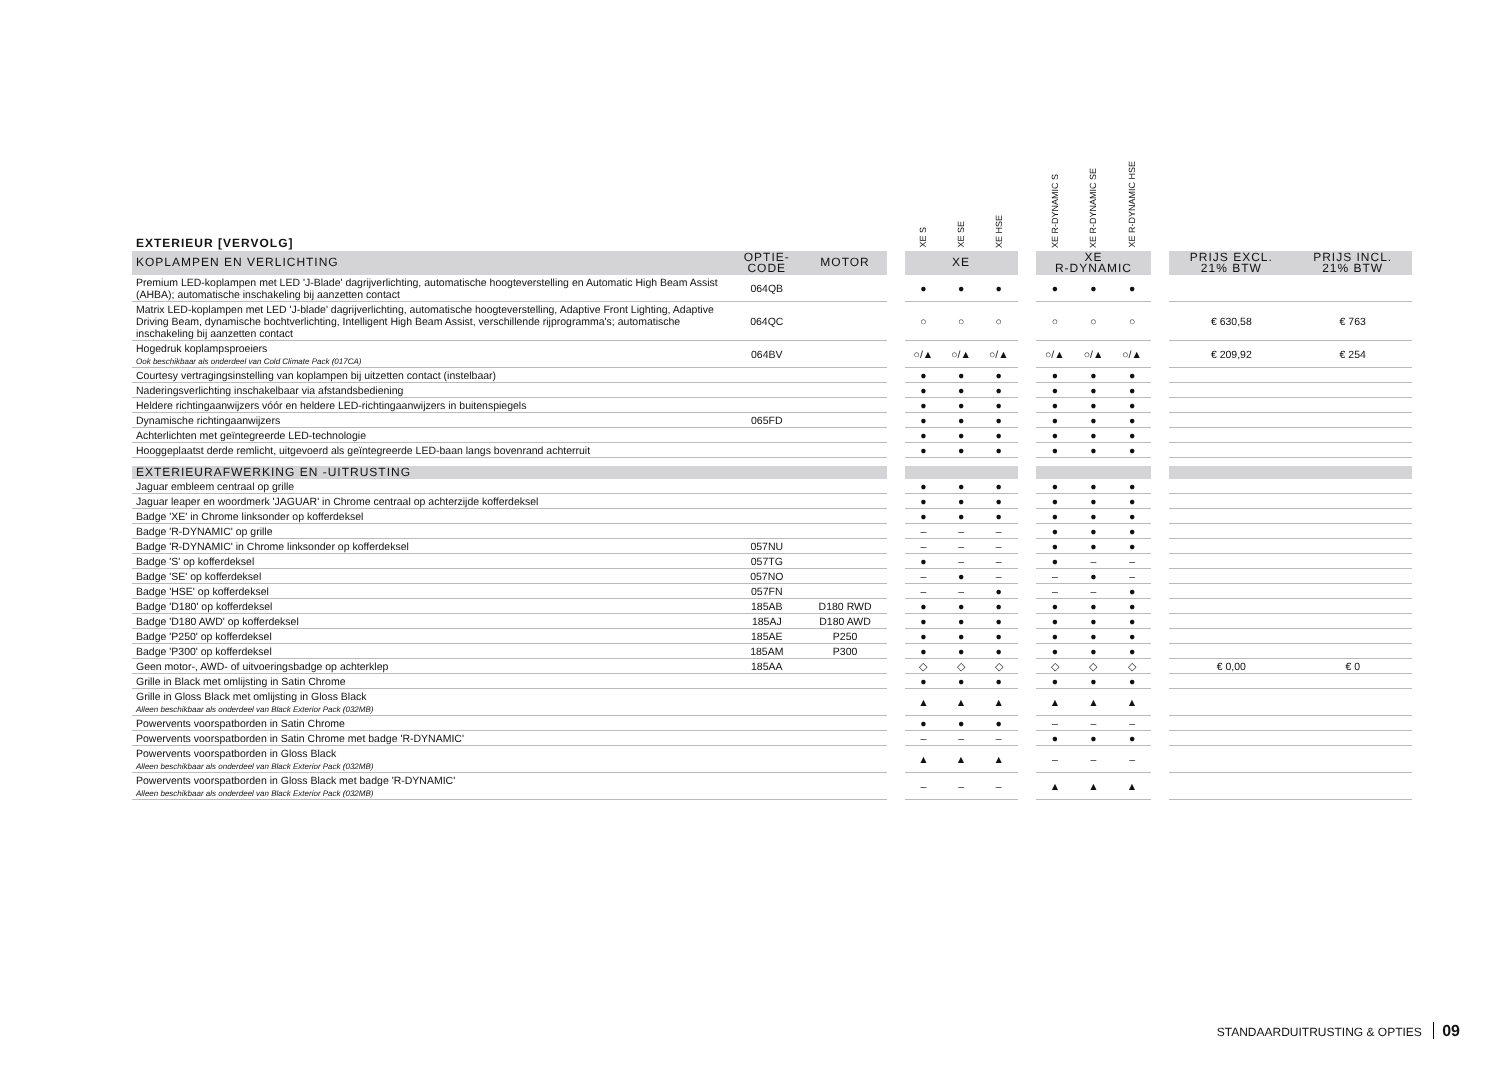| EXTERIEUR [VERVOLG] | | | | XE S | XE SE | XE HSE | | XE R-DYNAMIC S | XE R-DYNAMIC SE | XE R-DYNAMIC HSE | | | |
| KOPLAMPEN EN VERLICHTING | OPTIE- CODE | MOTOR | | XE | | | | XE R-DYNAMIC | | | | PRIJS EXCL. 21% BTW | PRIJS INCL. 21% BTW |
| Premium LED-koplampen met LED 'J-Blade' dagrijverlichting, automatische hoogteverstelling en Automatic High Beam Assist (AHBA); automatische inschakeling bij aanzetten contact | 064QB | | | ● | ● | ● | | ● | ● | ● | | | |
| Matrix LED-koplampen met LED 'J-blade' dagrijverlichting, automatische hoogteverstelling, Adaptive Front Lighting, Adaptive Driving Beam, dynamische bochtverlichting, Intelligent High Beam Assist, verschillende rijprogramma's; automatische inschakeling bij aanzetten contact | 064QC | | | ○ | ○ | ○ | | ○ | ○ | ○ | | € 630,58 | € 763 |
| Hogedruk koplampsproeiers Ook beschikbaar als onderdeel van Cold Climate Pack (017CA) | 064BV | | | ○/▲ | ○/▲ | ○/▲ | | ○/▲ | ○/▲ | ○/▲ | | € 209,92 | € 254 |
| Courtesy vertragingsinstelling van koplampen bij uitzetten contact (instelbaar) | | | | ● | ● | ● | | ● | ● | ● | | | |
| Naderingsverlichting inschakelbaar via afstandsbediening | | | | ● | ● | ● | | ● | ● | ● | | | |
| Heldere richtingaanwijzers vóór en heldere LED-richtingaanwijzers in buitenspiegels | | | | ● | ● | ● | | ● | ● | ● | | | |
| Dynamische richtingaanwijzers | 065FD | | | ● | ● | ● | | ● | ● | ● | | | |
| Achterlichten met geïntegreerde LED-technologie | | | | ● | ● | ● | | ● | ● | ● | | | |
| Hooggeplaatst derde remlicht, uitgevoerd als geïntegreerde LED-baan langs bovenrand achterruit | | | | ● | ● | ● | | ● | ● | ● | | | |
| EXTERIEURAFWERKING EN -UITRUSTING | | | | | | | | | | | | | |
| Jaguar embleem centraal op grille | | | | ● | ● | ● | | ● | ● | ● | | | |
| Jaguar leaper en woordmerk 'JAGUAR' in Chrome centraal op achterzijde kofferdeksel | | | | ● | ● | ● | | ● | ● | ● | | | |
| Badge 'XE' in Chrome linksonder op kofferdeksel | | | | ● | ● | ● | | ● | ● | ● | | | |
| Badge 'R-DYNAMIC' op grille | | | | – | – | – | | ● | ● | ● | | | |
| Badge 'R-DYNAMIC' in Chrome linksonder op kofferdeksel | 057NU | | | – | – | – | | ● | ● | ● | | | |
| Badge 'S' op kofferdeksel | 057TG | | | ● | – | – | | ● | – | – | | | |
| Badge 'SE' op kofferdeksel | 057NO | | | – | ● | – | | – | ● | – | | | |
| Badge 'HSE' op kofferdeksel | 057FN | | | – | – | ● | | – | – | ● | | | |
| Badge 'D180' op kofferdeksel | 185AB | D180 RWD | | ● | ● | ● | | ● | ● | ● | | | |
| Badge 'D180 AWD' op kofferdeksel | 185AJ | D180 AWD | | ● | ● | ● | | ● | ● | ● | | | |
| Badge 'P250' op kofferdeksel | 185AE | P250 | | ● | ● | ● | | ● | ● | ● | | | |
| Badge 'P300' op kofferdeksel | 185AM | P300 | | ● | ● | ● | | ● | ● | ● | | | |
| Geen motor-, AWD- of uitvoeringsbadge op achterklep | 185AA | | | ◇ | ◇ | ◇ | | ◇ | ◇ | ◇ | | € 0,00 | € 0 |
| Grille in Black met omlijsting in Satin Chrome | | | | ● | ● | ● | | ● | ● | ● | | | |
| Grille in Gloss Black met omlijsting in Gloss Black Alleen beschikbaar als onderdeel van Black Exterior Pack (032MB) | | | | ▲ | ▲ | ▲ | | ▲ | ▲ | ▲ | | | |
| Powervents voorspatborden in Satin Chrome | | | | ● | ● | ● | | – | – | – | | | |
| Powervents voorspatborden in Satin Chrome met badge 'R-DYNAMIC' | | | | – | – | – | | ● | ● | ● | | | |
| Powervents voorspatborden in Gloss Black Alleen beschikbaar als onderdeel van Black Exterior Pack (032MB) | | | | ▲ | ▲ | ▲ | | – | – | – | | | |
| Powervents voorspatborden in Gloss Black met badge 'R-DYNAMIC' Alleen beschikbaar als onderdeel van Black Exterior Pack (032MB) | | | | – | – | – | | ▲ | ▲ | ▲ | | | |
STANDAARDUITRUSTING & OPTIES 09